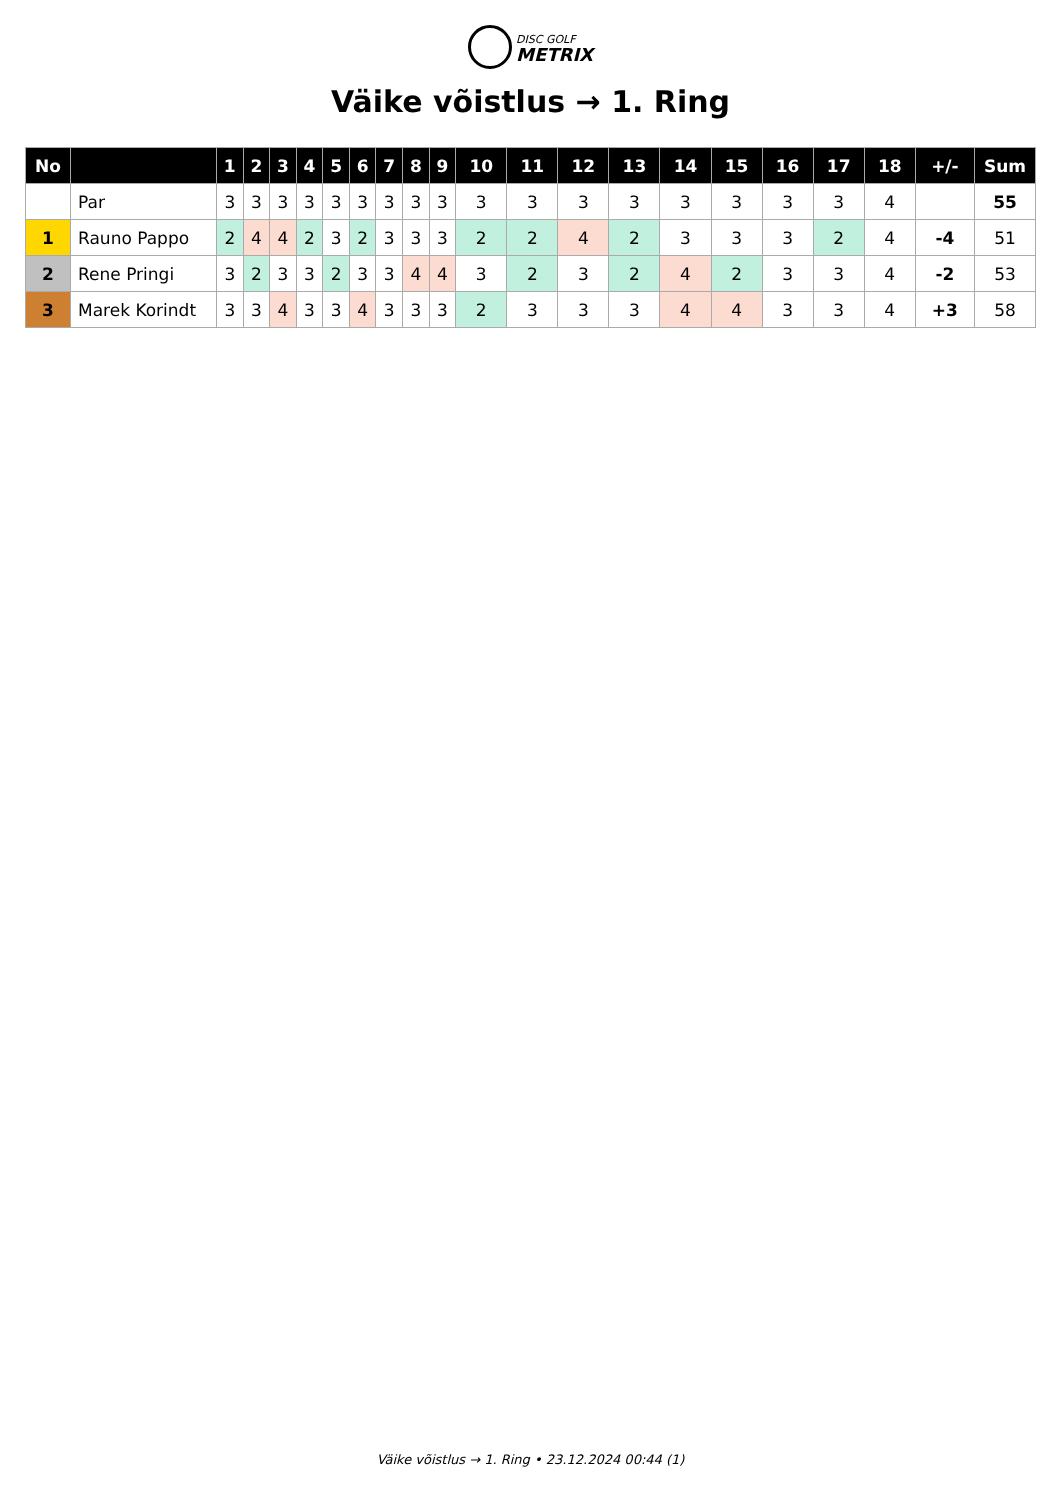DISC GOLF
METRIX
Väike võistlus → 1. Ring
| No | | 1 | 2 | 3 | 4 | 5 | 6 | 7 | 8 | 9 | 10 | 11 | 12 | 13 | 14 | 15 | 16 | 17 | 18 | +/- | Sum |
| --- | --- | --- | --- | --- | --- | --- | --- | --- | --- | --- | --- | --- | --- | --- | --- | --- | --- | --- | --- | --- | --- |
| | Par | 3 | 3 | 3 | 3 | 3 | 3 | 3 | 3 | 3 | 3 | 3 | 3 | 3 | 3 | 3 | 3 | 3 | 4 | | 55 |
| 1 | Rauno Pappo | 2 | 4 | 4 | 2 | 3 | 2 | 3 | 3 | 3 | 2 | 2 | 4 | 2 | 3 | 3 | 3 | 2 | 4 | -4 | 51 |
| 2 | Rene Pringi | 3 | 2 | 3 | 3 | 2 | 3 | 3 | 4 | 4 | 3 | 2 | 3 | 2 | 4 | 2 | 3 | 3 | 4 | -2 | 53 |
| 3 | Marek Korindt | 3 | 3 | 4 | 3 | 3 | 4 | 3 | 3 | 3 | 2 | 3 | 3 | 3 | 4 | 4 | 3 | 3 | 4 | +3 | 58 |
Väike võistlus → 1. Ring • 23.12.2024 00:44 (1)